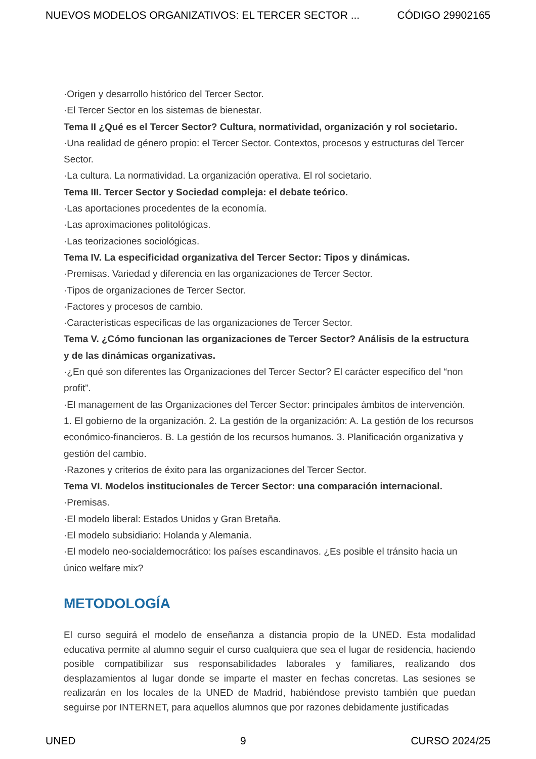NUEVOS MODELOS ORGANIZATIVOS: EL TERCER SECTOR ... CÓDIGO 29902165
·Origen y desarrollo histórico del Tercer Sector.
·El Tercer Sector en los sistemas de bienestar.
Tema II ¿Qué es el Tercer Sector? Cultura, normatividad, organización y rol societario.
·Una realidad de género propio: el Tercer Sector. Contextos, procesos y estructuras del Tercer Sector.
·La cultura. La normatividad. La organización operativa. El rol societario.
Tema III. Tercer Sector y Sociedad compleja: el debate teórico.
·Las aportaciones procedentes de la economía.
·Las aproximaciones politológicas.
·Las teorizaciones sociológicas.
Tema IV. La especificidad organizativa del Tercer Sector: Tipos y dinámicas.
·Premisas. Variedad y diferencia en las organizaciones de Tercer Sector.
·Tipos de organizaciones de Tercer Sector.
·Factores y procesos de cambio.
·Características específicas de las organizaciones de Tercer Sector.
Tema V. ¿Cómo funcionan las organizaciones de Tercer Sector? Análisis de la estructura y de las dinámicas organizativas.
·¿En qué son diferentes las Organizaciones del Tercer Sector? El carácter específico del “non profit”.
·El management de las Organizaciones del Tercer Sector: principales ámbitos de intervención. 1. El gobierno de la organización. 2. La gestión de la organización: A. La gestión de los recursos económico-financieros. B. La gestión de los recursos humanos. 3. Planificación organizativa y gestión del cambio.
·Razones y criterios de éxito para las organizaciones del Tercer Sector.
Tema VI. Modelos institucionales de Tercer Sector: una comparación internacional.
·Premisas.
·El modelo liberal: Estados Unidos y Gran Bretaña.
·El modelo subsidiario: Holanda y Alemania.
·El modelo neo-socialdemocrático: los países escandinavos. ¿Es posible el tránsito hacia un único welfare mix?
METODOLOGÍA
El curso seguirá el modelo de enseñanza a distancia propio de la UNED. Esta modalidad educativa permite al alumno seguir el curso cualquiera que sea el lugar de residencia, haciendo posible compatibilizar sus responsabilidades laborales y familiares, realizando dos desplazamientos al lugar donde se imparte el master en fechas concretas. Las sesiones se realizarán en los locales de la UNED de Madrid, habiéndose previsto también que puedan seguirse por INTERNET, para aquellos alumnos que por razones debidamente justificadas
UNED 9 CURSO 2024/25